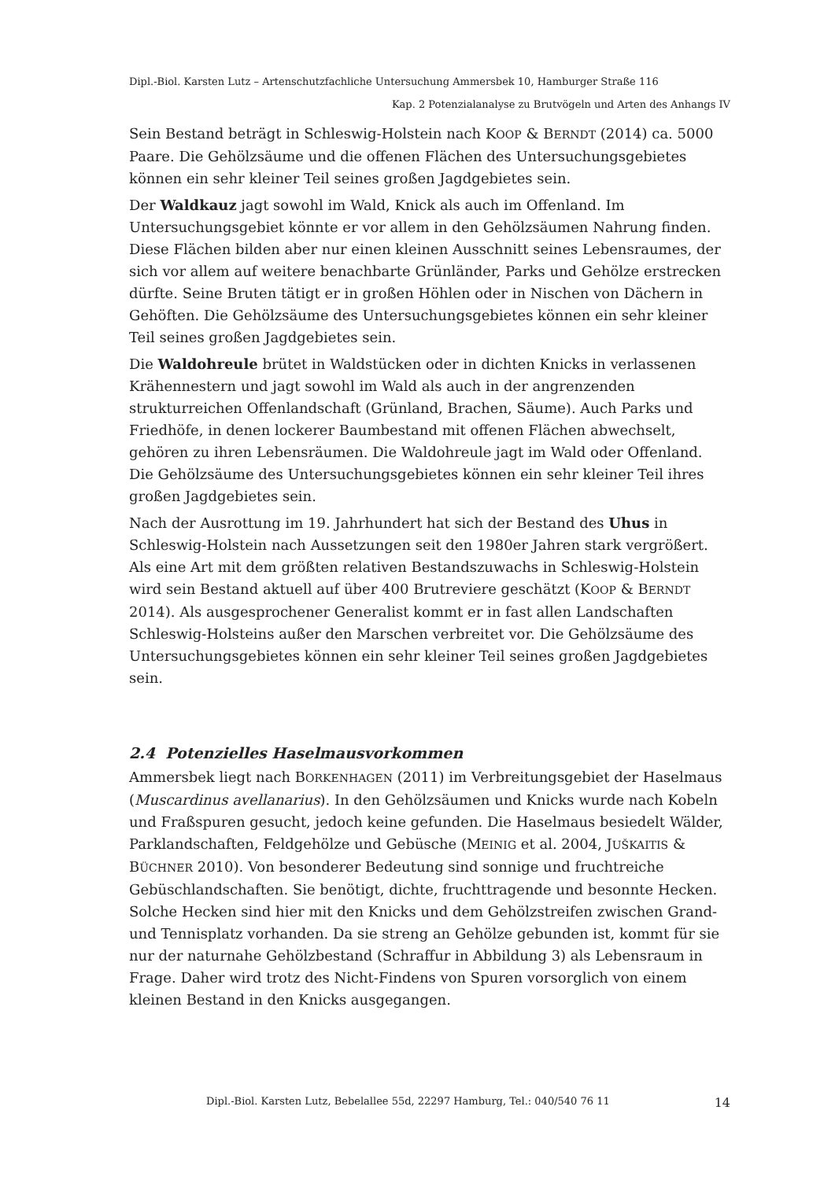Dipl.-Biol. Karsten Lutz – Artenschutzfachliche Untersuchung Ammersbek 10, Hamburger Straße 116
Kap. 2 Potenzialanalyse zu Brutvögeln und Arten des Anhangs IV
Sein Bestand beträgt in Schleswig-Holstein nach KOOP & BERNDT (2014) ca. 5000 Paare. Die Gehölzsäume und die offenen Flächen des Untersuchungsgebietes können ein sehr kleiner Teil seines großen Jagdgebietes sein.
Der Waldkauz jagt sowohl im Wald, Knick als auch im Offenland. Im Untersuchungsgebiet könnte er vor allem in den Gehölzsäumen Nahrung finden. Diese Flächen bilden aber nur einen kleinen Ausschnitt seines Lebensraumes, der sich vor allem auf weitere benachbarte Grünländer, Parks und Gehölze erstrecken dürfte. Seine Bruten tätigt er in großen Höhlen oder in Nischen von Dächern in Gehöften. Die Gehölzsäume des Untersuchungsgebietes können ein sehr kleiner Teil seines großen Jagdgebietes sein.
Die Waldohreule brütet in Waldstücken oder in dichten Knicks in verlassenen Krähennestern und jagt sowohl im Wald als auch in der angrenzenden strukturreichen Offenlandschaft (Grünland, Brachen, Säume). Auch Parks und Friedhöfe, in denen lockerer Baumbestand mit offenen Flächen abwechselt, gehören zu ihren Lebensräumen. Die Waldohreule jagt im Wald oder Offenland. Die Gehölzsäume des Untersuchungsgebietes können ein sehr kleiner Teil ihres großen Jagdgebietes sein.
Nach der Ausrottung im 19. Jahrhundert hat sich der Bestand des Uhus in Schleswig-Holstein nach Aussetzungen seit den 1980er Jahren stark vergrößert. Als eine Art mit dem größten relativen Bestandszuwachs in Schleswig-Holstein wird sein Bestand aktuell auf über 400 Brutreviere geschätzt (KOOP & BERNDT 2014). Als ausgesprochener Generalist kommt er in fast allen Landschaften Schleswig-Holsteins außer den Marschen verbreitet vor. Die Gehölzsäume des Untersuchungsgebietes können ein sehr kleiner Teil seines großen Jagdgebietes sein.
2.4 Potenzielles Haselmausvorkommen
Ammersbek liegt nach BORKENHAGEN (2011) im Verbreitungsgebiet der Haselmaus (Muscardinus avellanarius). In den Gehölzsäumen und Knicks wurde nach Kobeln und Fraßspuren gesucht, jedoch keine gefunden. Die Haselmaus besiedelt Wälder, Parklandschaften, Feldgehölze und Gebüsche (MEINIG et al. 2004, JUŠKAITIS & BÜCHNER 2010). Von besonderer Bedeutung sind sonnige und fruchtreiche Gebüschlandschaften. Sie benötigt, dichte, fruchttragende und besonnte Hecken. Solche Hecken sind hier mit den Knicks und dem Gehölzstreifen zwischen Grand- und Tennisplatz vorhanden. Da sie streng an Gehölze gebunden ist, kommt für sie nur der naturnahe Gehölzbestand (Schraffur in Abbildung 3) als Lebensraum in Frage. Daher wird trotz des Nicht-Findens von Spuren vorsorglich von einem kleinen Bestand in den Knicks ausgegangen.
Dipl.-Biol. Karsten Lutz, Bebelallee 55d, 22297 Hamburg, Tel.: 040/540 76 11 14